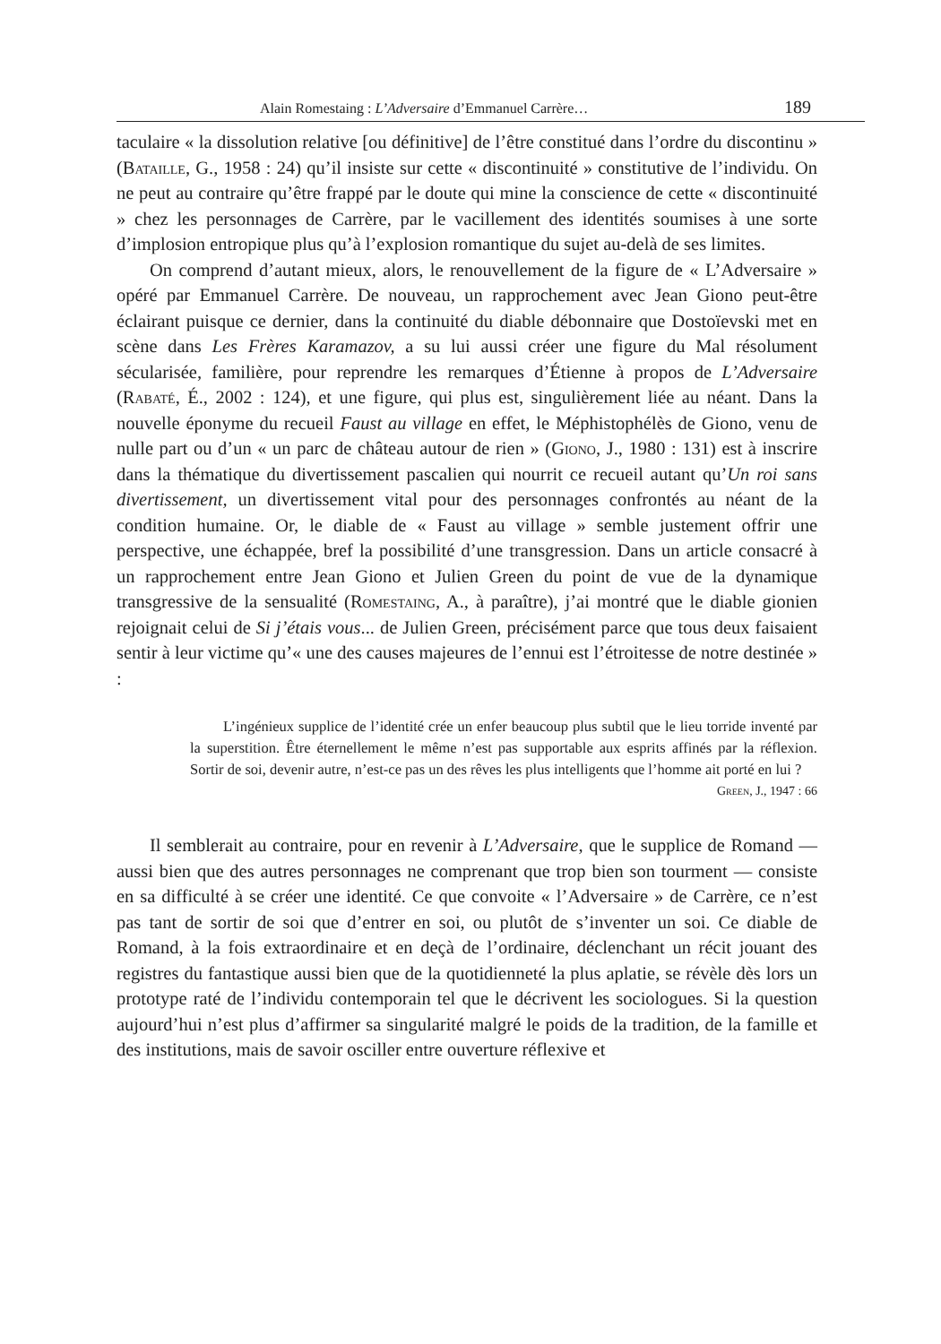Alain Romestaing : L’Adversaire d’Emmanuel Carrère… 189
taculaire « la dissolution relative [ou définitive] de l’être constitué dans l’ordre du discontinu » (Bataille, G., 1958 : 24) qu’il insiste sur cette « discontinuité » constitutive de l’individu. On ne peut au contraire qu’être frappé par le doute qui mine la conscience de cette « discontinuité » chez les personnages de Carrère, par le vacillement des identités soumises à une sorte d’implosion entropique plus qu’à l’explosion romantique du sujet au-delà de ses limites.
On comprend d’autant mieux, alors, le renouvellement de la figure de « L’Adversaire » opéré par Emmanuel Carrère. De nouveau, un rapprochement avec Jean Giono peut-être éclairant puisque ce dernier, dans la continuité du diable débonnaire que Dostoïevski met en scène dans Les Frères Karamazov, a su lui aussi créer une figure du Mal résolument sécularisée, familière, pour reprendre les remarques d’Étienne à propos de L’Adversaire (Rabaté, É., 2002 : 124), et une figure, qui plus est, singulièrement liée au néant. Dans la nouvelle éponyme du recueil Faust au village en effet, le Méphistophélès de Giono, venu de nulle part ou d’un « un parc de château autour de rien » (Giono, J., 1980 : 131) est à inscrire dans la thématique du divertissement pascalien qui nourrit ce recueil autant qu’Un roi sans divertissement, un divertissement vital pour des personnages confrontés au néant de la condition humaine. Or, le diable de « Faust au village » semble justement offrir une perspective, une échappée, bref la possibilité d’une transgression. Dans un article consacré à un rapprochement entre Jean Giono et Julien Green du point de vue de la dynamique transgressive de la sensualité (Romestaing, A., à paraître), j’ai montré que le diable gionien rejoignait celui de Si j’étais vous... de Julien Green, précisément parce que tous deux faisaient sentir à leur victime qu’« une des causes majeures de l’ennui est l’étroitesse de notre destinée » :
L’ingénieux supplice de l’identité crée un enfer beaucoup plus subtil que le lieu torride inventé par la superstition. Être éternellement le même n’est pas supportable aux esprits affinés par la réflexion. Sortir de soi, devenir autre, n’est-ce pas un des rêves les plus intelligents que l’homme ait porté en lui ?
Green, J., 1947 : 66
Il semblerait au contraire, pour en revenir à L’Adversaire, que le supplice de Romand — aussi bien que des autres personnages ne comprenant que trop bien son tourment — consiste en sa difficulté à se créer une identité. Ce que convoite « l’Adversaire » de Carrère, ce n’est pas tant de sortir de soi que d’entrer en soi, ou plutôt de s’inventer un soi. Ce diable de Romand, à la fois extraordinaire et en deçà de l’ordinaire, déclenchant un récit jouant des registres du fantastique aussi bien que de la quotidienneté la plus aplatie, se révèle dès lors un prototype raté de l’individu contemporain tel que le décrivent les sociologues. Si la question aujourd’hui n’est plus d’affirmer sa singularité malgré le poids de la tradition, de la famille et des institutions, mais de savoir osciller entre ouverture réflexive et